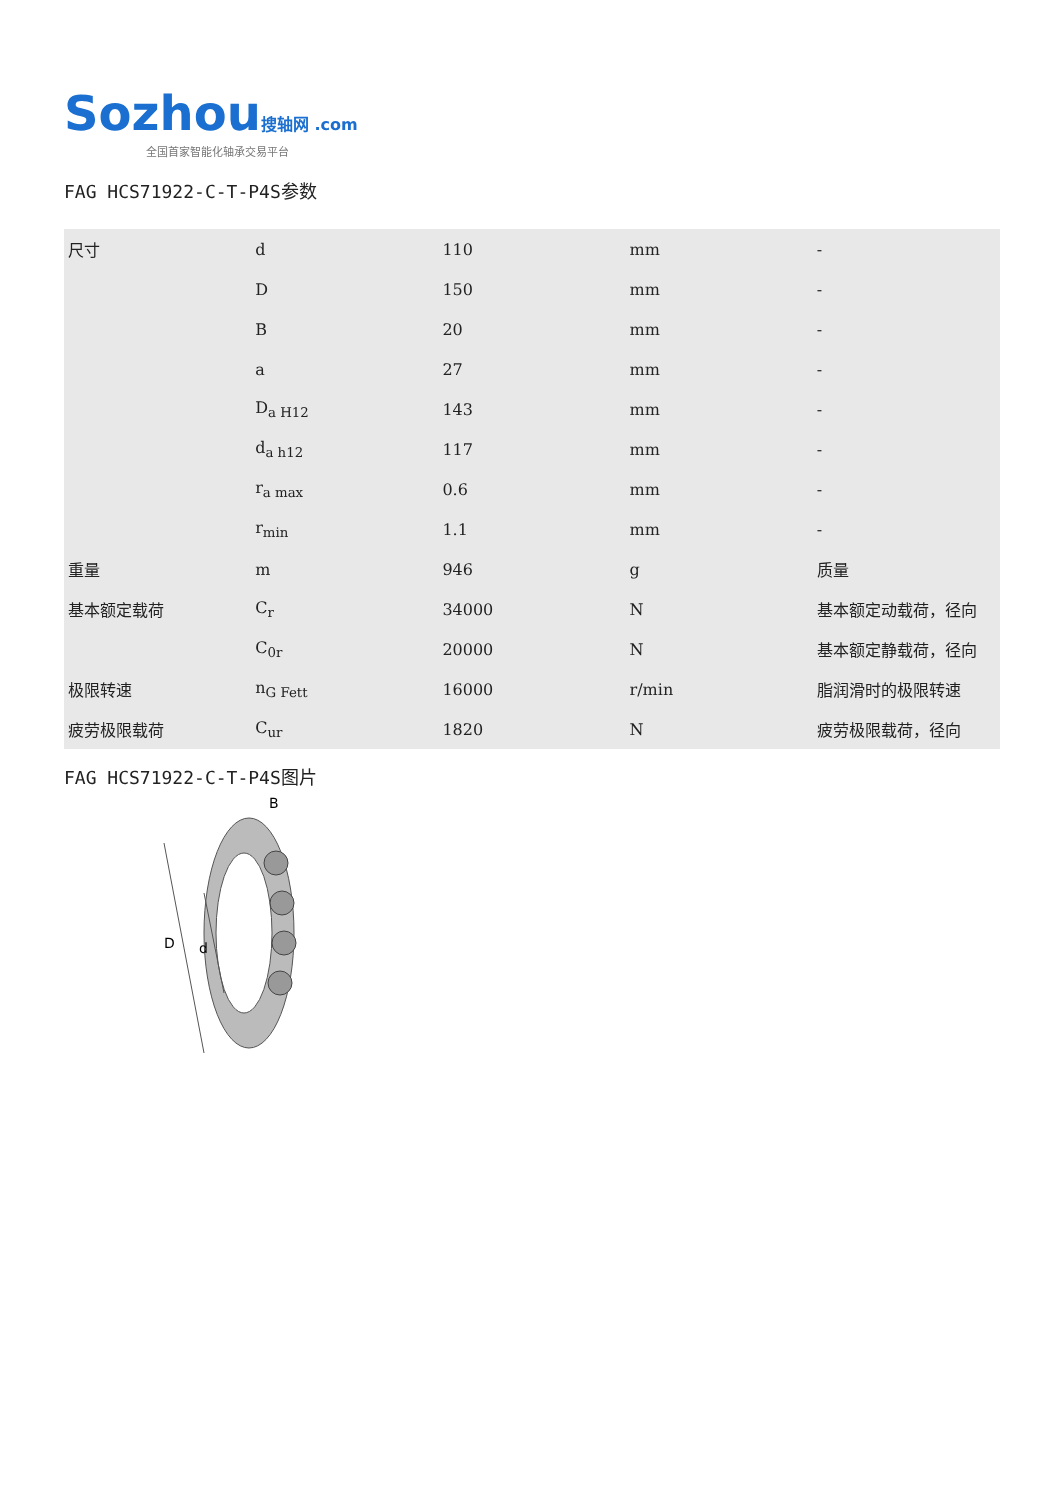Sozhou 搜轴网 .com
全国首家智能化轴承交易平台
FAG HCS71922-C-T-P4S参数
| 尺寸 | d | 110 | mm | - |
| | D | 150 | mm | - |
| | B | 20 | mm | - |
| | a | 27 | mm | - |
| | D<sub>a H12</sub> | 143 | mm | - |
| | d<sub>a h12</sub> | 117 | mm | - |
| | r<sub>a max</sub> | 0.6 | mm | - |
| | r<sub>min</sub> | 1.1 | mm | - |
| 重量 | m | 946 | g | 质量 |
| 基本额定载荷 | C<sub>r</sub> | 34000 | N | 基本额定动载荷，径向 |
| | C<sub>0r</sub> | 20000 | N | 基本额定静载荷，径向 |
| 极限转速 | n<sub>G Fett</sub> | 16000 | r/min | 脂润滑时的极限转速 |
| 疲劳极限载荷 | C<sub>ur</sub> | 1820 | N | 疲劳极限载荷，径向 |
FAG HCS71922-C-T-P4S图片
D
d
B